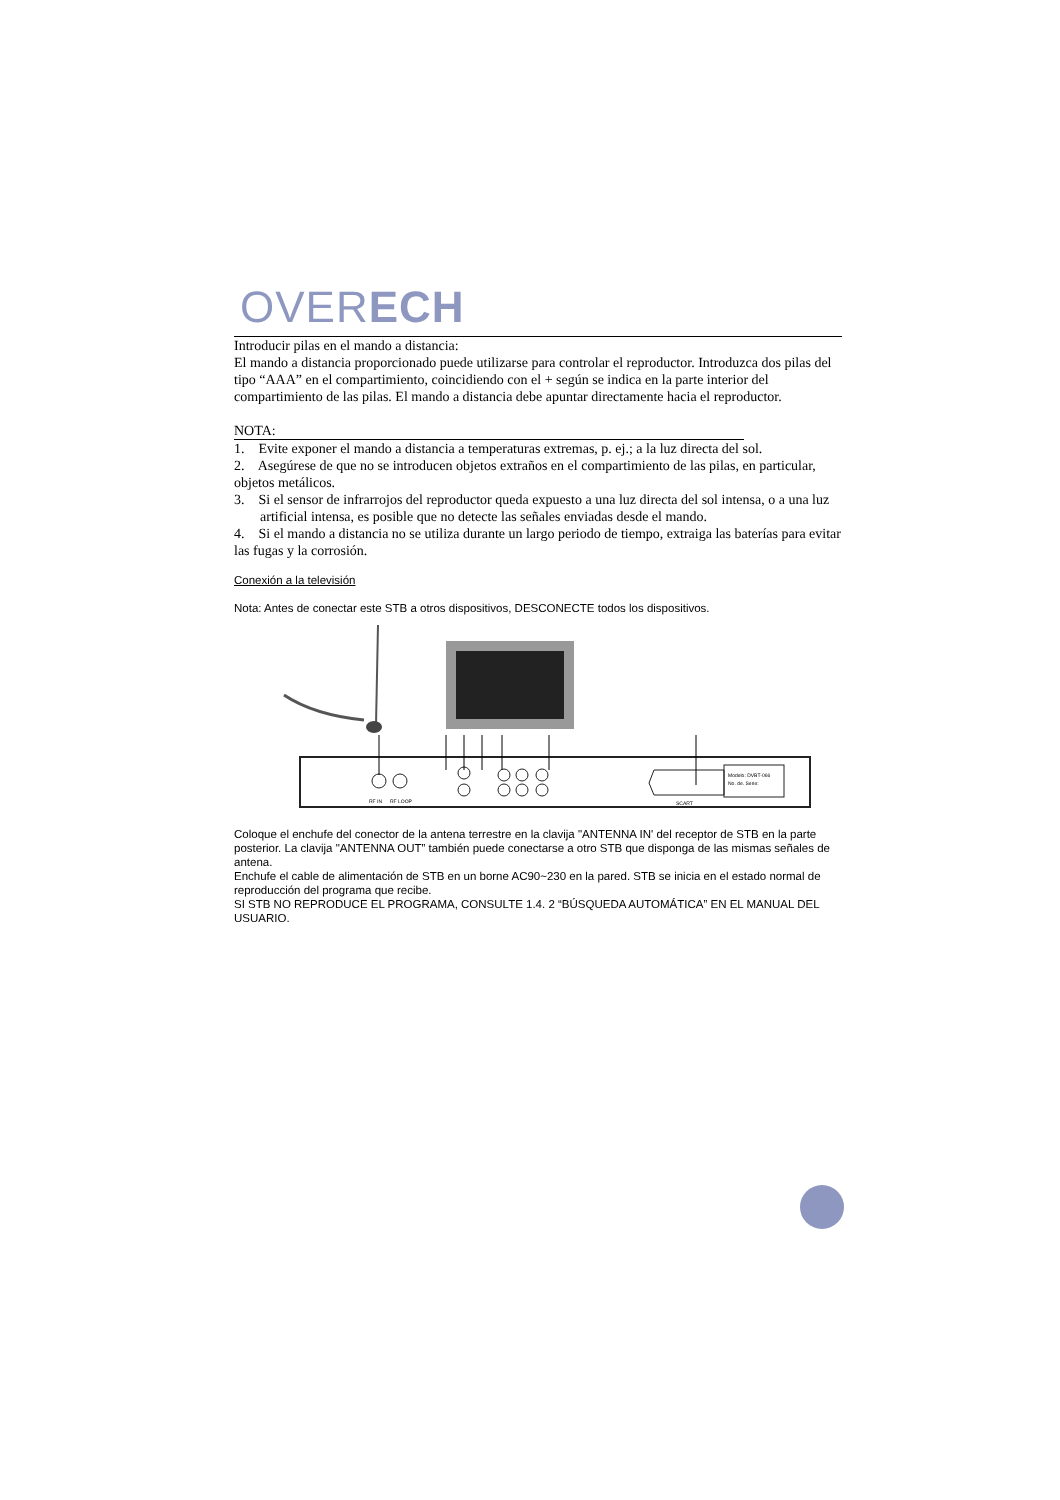OVERECH
Introducir pilas en el mando a distancia:
El mando a distancia proporcionado puede utilizarse para controlar el reproductor. Introduzca dos pilas del tipo “AAA” en el compartimiento, coincidiendo con el + según se indica en la parte interior del compartimiento de las pilas. El mando a distancia debe apuntar directamente hacia el reproductor.
NOTA:
1. Evite exponer el mando a distancia a temperaturas extremas, p. ej.; a la luz directa del sol.
2. Asegúrese de que no se introducen objetos extraños en el compartimiento de las pilas, en particular, objetos metálicos.
3. Si el sensor de infrarrojos del reproductor queda expuesto a una luz directa del sol intensa, o a una luz artificial intensa, es posible que no detecte las señales enviadas desde el mando.
4. Si el mando a distancia no se utiliza durante un largo periodo de tiempo, extraiga las baterías para evitar las fugas y la corrosión.
Conexión a la televisión
Nota: Antes de conectar este STB a otros dispositivos, DESCONECTE todos los dispositivos.
RF IN
RF LOOP
SCART
Modelo: DVBT-066
No. de. Serie:
Coloque el enchufe del conector de la antena terrestre en la clavija "ANTENNA IN' del receptor de STB en la parte posterior. La clavija "ANTENNA OUT” también puede conectarse a otro STB que disponga de las mismas señales de antena.
Enchufe el cable de alimentación de STB en un borne AC90~230 en la pared. STB se inicia en el estado normal de reproducción del programa que recibe.
SI STB NO REPRODUCE EL PROGRAMA, CONSULTE 1.4. 2 “BÚSQUEDA AUTOMÁTICA” EN EL MANUAL DEL USUARIO.